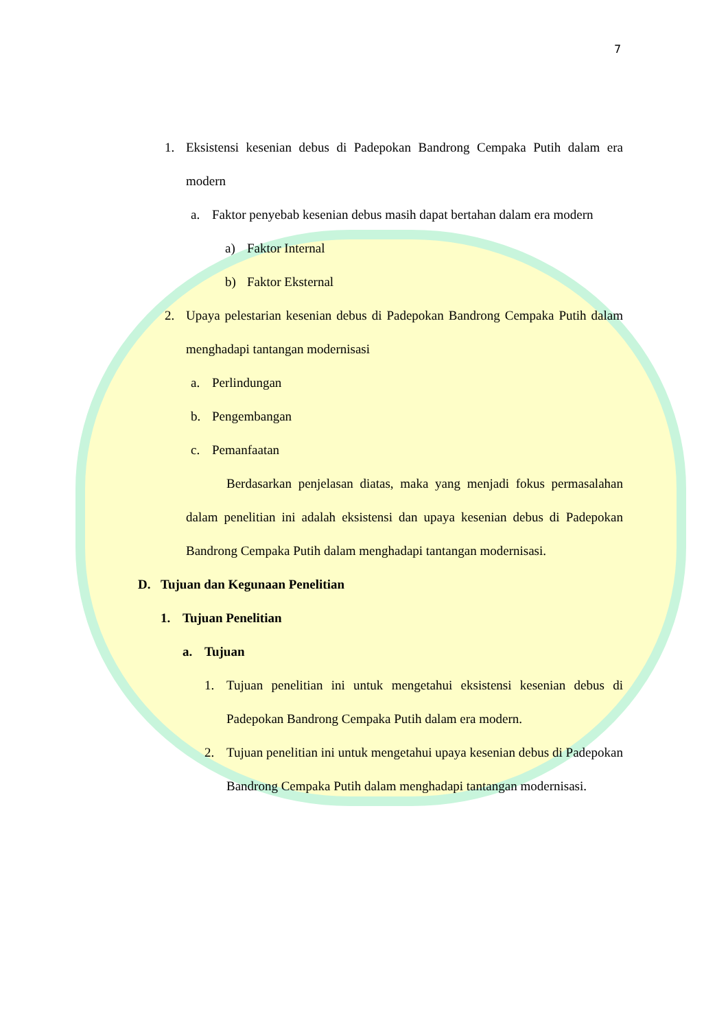7
1. Eksistensi kesenian debus di Padepokan Bandrong Cempaka Putih dalam era modern
a. Faktor penyebab kesenian debus masih dapat bertahan dalam era modern
a) Faktor Internal
b) Faktor Eksternal
2. Upaya pelestarian kesenian debus di Padepokan Bandrong Cempaka Putih dalam menghadapi tantangan modernisasi
a. Perlindungan
b. Pengembangan
c. Pemanfaatan
Berdasarkan penjelasan diatas, maka yang menjadi fokus permasalahan dalam penelitian ini adalah eksistensi dan upaya kesenian debus di Padepokan Bandrong Cempaka Putih dalam menghadapi tantangan modernisasi.
D. Tujuan dan Kegunaan Penelitian
1. Tujuan Penelitian
a. Tujuan
1. Tujuan penelitian ini untuk mengetahui eksistensi kesenian debus di Padepokan Bandrong Cempaka Putih dalam era modern.
2. Tujuan penelitian ini untuk mengetahui upaya kesenian debus di Padepokan Bandrong Cempaka Putih dalam menghadapi tantangan modernisasi.